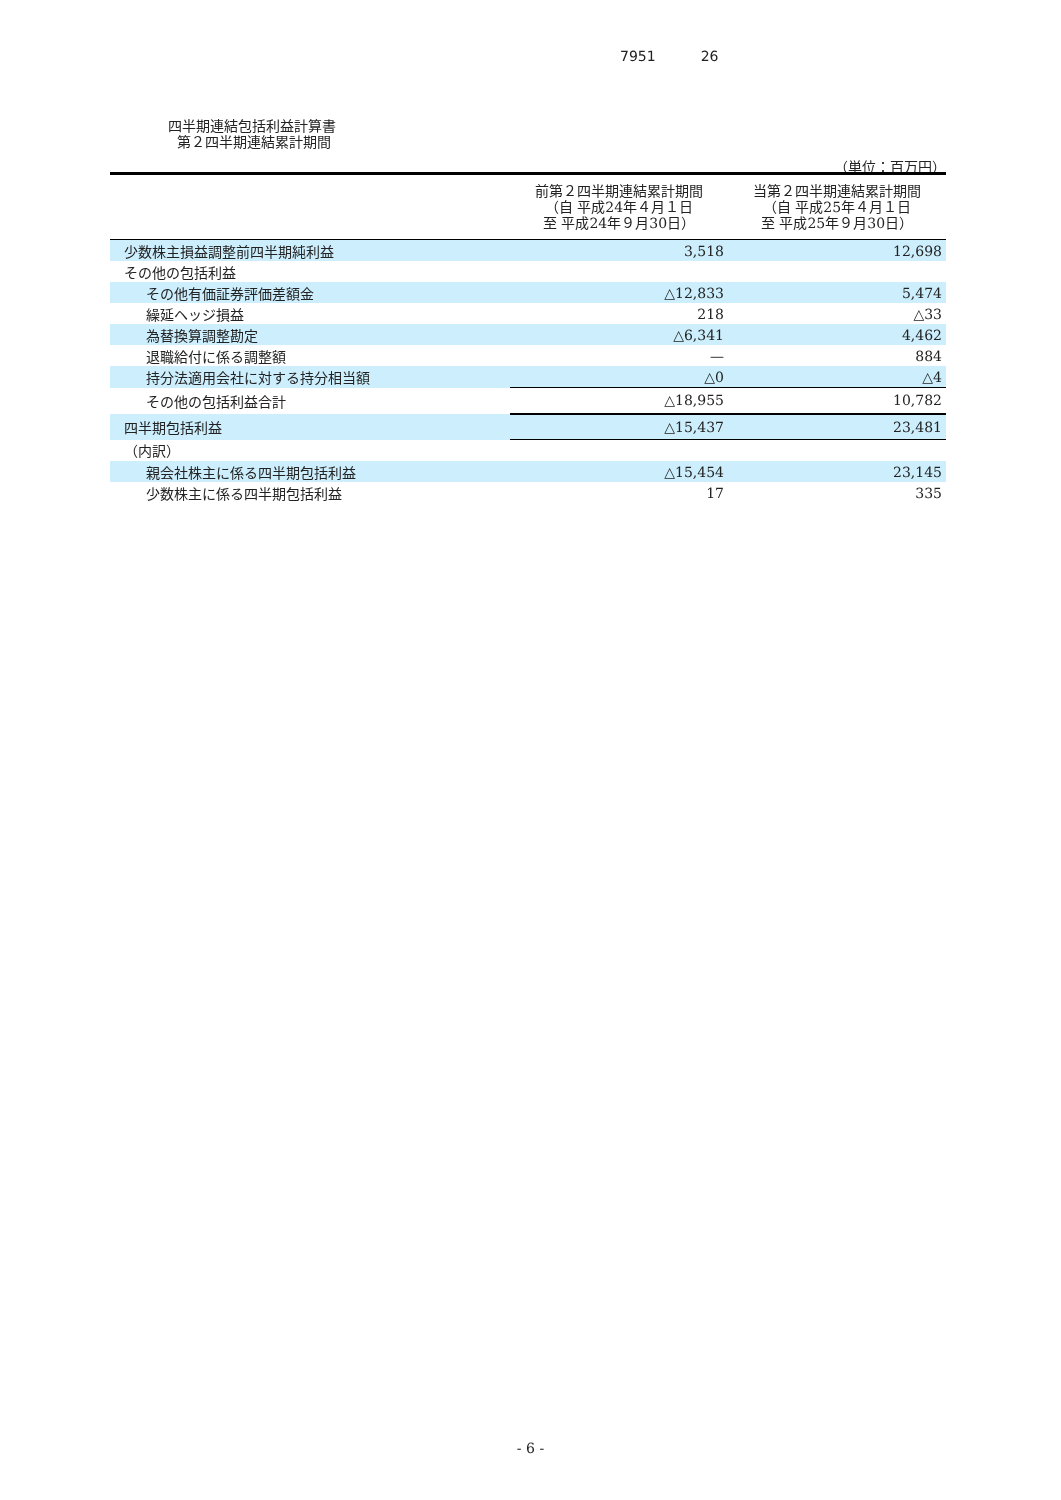7951 26
四半期連結包括利益計算書
第２四半期連結累計期間
（単位：百万円）
| | 前第２四半期連結累計期間 （自 平成24年４月１日 至 平成24年９月30日） | 当第２四半期連結累計期間 （自 平成25年４月１日 至 平成25年９月30日） |
| --- | --- | --- |
| 少数株主損益調整前四半期純利益 | 3,518 | 12,698 |
| その他の包括利益 | | |
| その他有価証券評価差額金 | △12,833 | 5,474 |
| 繰延ヘッジ損益 | 218 | △33 |
| 為替換算調整勘定 | △6,341 | 4,462 |
| 退職給付に係る調整額 | — | 884 |
| 持分法適用会社に対する持分相当額 | △0 | △4 |
| その他の包括利益合計 | △18,955 | 10,782 |
| 四半期包括利益 | △15,437 | 23,481 |
| （内訳） | | |
| 親会社株主に係る四半期包括利益 | △15,454 | 23,145 |
| 少数株主に係る四半期包括利益 | 17 | 335 |
- 6 -